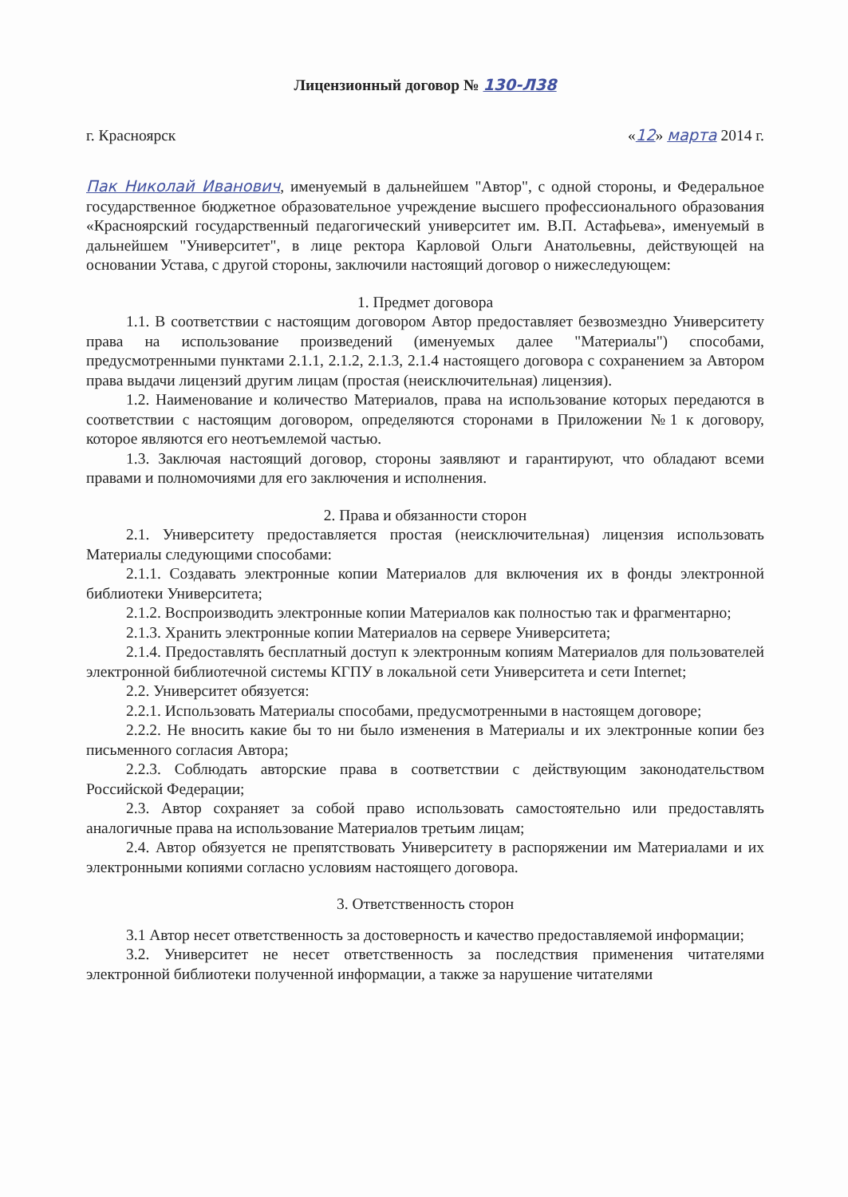Лицензионный договор № 130-Л38
г. Красноярск «12» марта 2014 г.
Пак Николай Иванович, именуемый в дальнейшем "Автор", с одной стороны, и Федеральное государственное бюджетное образовательное учреждение высшего профессионального образования «Красноярский государственный педагогический университет им. В.П. Астафьева», именуемый в дальнейшем "Университет", в лице ректора Карловой Ольги Анатольевны, действующей на основании Устава, с другой стороны, заключили настоящий договор о нижеследующем:
1. Предмет договора
1.1. В соответствии с настоящим договором Автор предоставляет безвозмездно Университету права на использование произведений (именуемых далее "Материалы") способами, предусмотренными пунктами 2.1.1, 2.1.2, 2.1.3, 2.1.4 настоящего договора с сохранением за Автором права выдачи лицензий другим лицам (простая (неисключительная) лицензия).
1.2. Наименование и количество Материалов, права на использование которых передаются в соответствии с настоящим договором, определяются сторонами в Приложении №1 к договору, которое являются его неотъемлемой частью.
1.3. Заключая настоящий договор, стороны заявляют и гарантируют, что обладают всеми правами и полномочиями для его заключения и исполнения.
2. Права и обязанности сторон
2.1. Университету предоставляется простая (неисключительная) лицензия использовать Материалы следующими способами:
2.1.1. Создавать электронные копии Материалов для включения их в фонды электронной библиотеки Университета;
2.1.2. Воспроизводить электронные копии Материалов как полностью так и фрагментарно;
2.1.3. Хранить электронные копии Материалов на сервере Университета;
2.1.4. Предоставлять бесплатный доступ к электронным копиям Материалов для пользователей электронной библиотечной системы КГПУ в локальной сети Университета и сети Internet;
2.2. Университет обязуется:
2.2.1. Использовать Материалы способами, предусмотренными в настоящем договоре;
2.2.2. Не вносить какие бы то ни было изменения в Материалы и их электронные копии без письменного согласия Автора;
2.2.3. Соблюдать авторские права в соответствии с действующим законодательством Российской Федерации;
2.3. Автор сохраняет за собой право использовать самостоятельно или предоставлять аналогичные права на использование Материалов третьим лицам;
2.4. Автор обязуется не препятствовать Университету в распоряжении им Материалами и их электронными копиями согласно условиям настоящего договора.
3. Ответственность сторон
3.1 Автор несет ответственность за достоверность и качество предоставляемой информации;
3.2. Университет не несет ответственность за последствия применения читателями электронной библиотеки полученной информации, а также за нарушение читателями